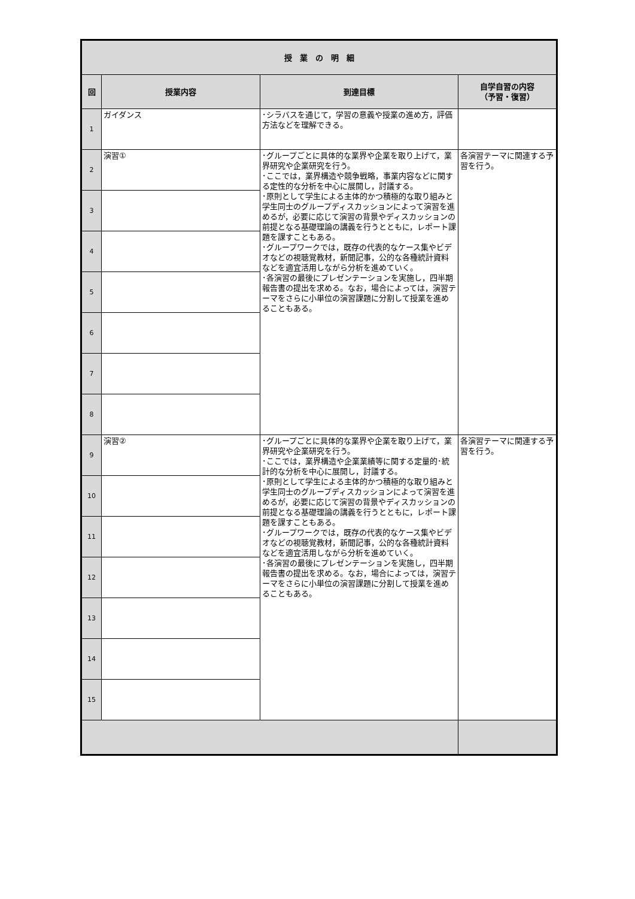| 授 業 の 明 細 | | | |
| --- | --- | --- | --- |
| 回 | 授業内容 | 到達目標 | 自学自習の内容 （予習・復習） |
| 1 | ガイダンス | ･シラバスを通じて，学習の意義や授業の進め方，評価方法などを理解できる。 | |
| 2 | 演習① | ･グループごとに具体的な業界や企業を取り上げて，業界研究や企業研究を行う。 ･ここでは，業界構造や競争戦略，事業内容などに関する定性的な分析を中心に展開し，討議する。 ･原則として学生による主体的かつ積極的な取り組みと学生同士のグループディスカッションによって演習を進めるが，必要に応じて演習の背景やディスカッションの前提となる基礎理論の講義を行うとともに，レポート課題を課すこともある。 ･グループワークでは，既存の代表的なケース集やビデオなどの視聴覚教材，新聞記事，公的な各種統計資料などを適宜活用しながら分析を進めていく。 ･各演習の最後にプレゼンテーションを実施し，四半期報告書の提出を求める。なお，場合によっては，演習テーマをさらに小単位の演習課題に分割して授業を進めることもある。 | 各演習テーマに関連する予習を行う。 |
| 3 | | | |
| 4 | | | |
| 5 | | | |
| 6 | | | |
| 7 | | | |
| 8 | | | |
| 9 | 演習② | ･グループごとに具体的な業界や企業を取り上げて，業界研究や企業研究を行う。 ･ここでは，業界構造や企業業績等に関する定量的･統計的な分析を中心に展開し，討議する。 ･原則として学生による主体的かつ積極的な取り組みと学生同士のグループディスカッションによって演習を進めるが，必要に応じて演習の背景やディスカッションの前提となる基礎理論の講義を行うとともに，レポート課題を課すこともある。 ･グループワークでは，既存の代表的なケース集やビデオなどの視聴覚教材，新聞記事，公的な各種統計資料などを適宜活用しながら分析を進めていく。 ･各演習の最後にプレゼンテーションを実施し，四半期報告書の提出を求める。なお，場合によっては，演習テーマをさらに小単位の演習課題に分割して授業を進めることもある。 | 各演習テーマに関連する予習を行う。 |
| 10 | | | |
| 11 | | | |
| 12 | | | |
| 13 | | | |
| 14 | | | |
| 15 | | | |